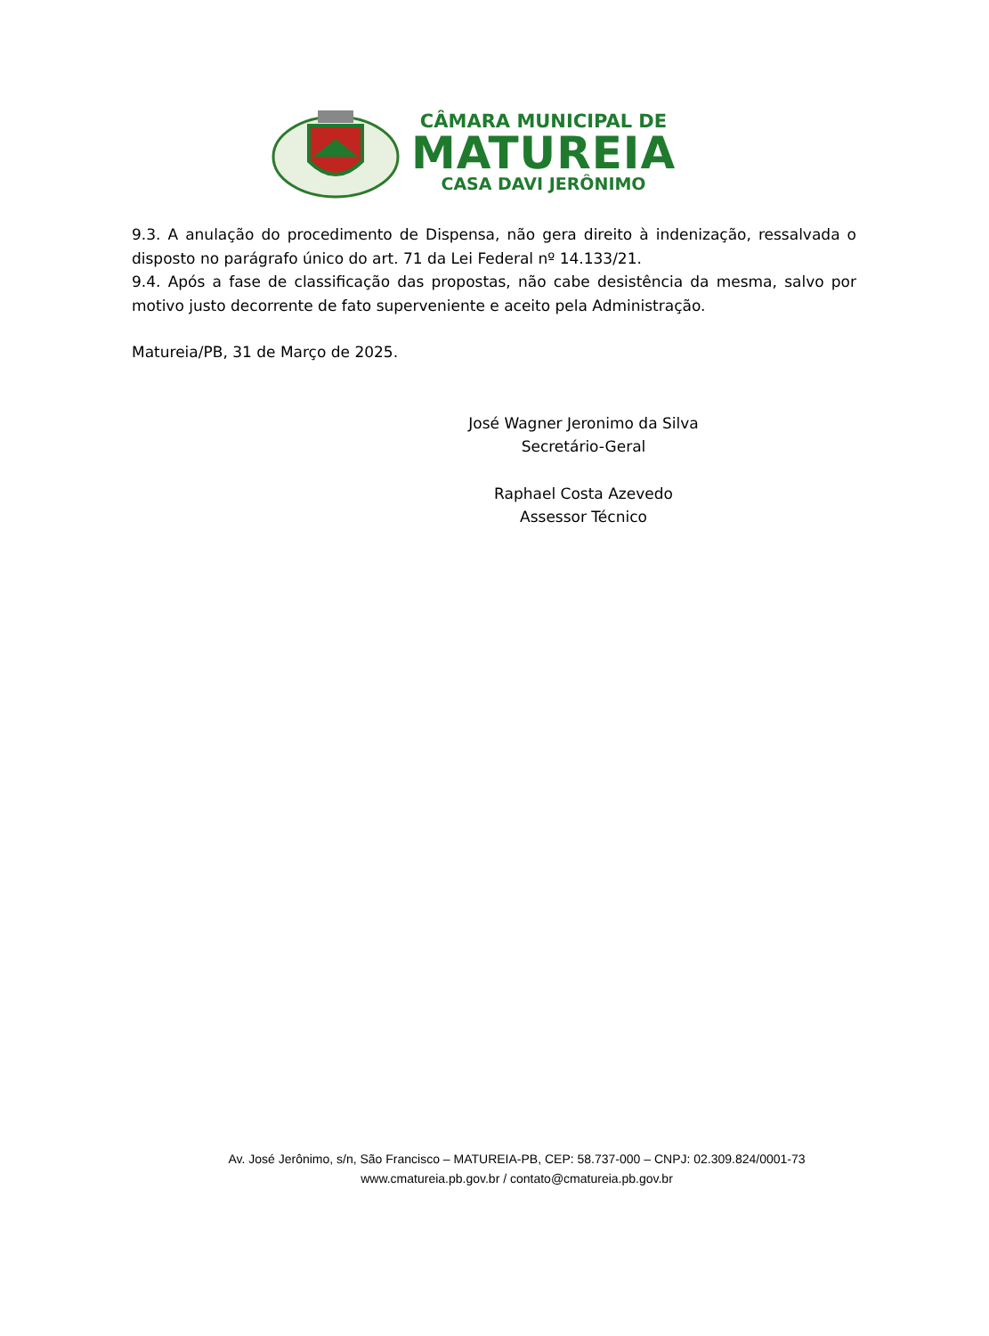CÂMARA MUNICIPAL DE
MATUREIA
CASA DAVI JERÔNIMO
9.3. A anulação do procedimento de Dispensa, não gera direito à indenização, ressalvada o disposto no parágrafo único do art. 71 da Lei Federal nº 14.133/21.
9.4. Após a fase de classificação das propostas, não cabe desistência da mesma, salvo por motivo justo decorrente de fato superveniente e aceito pela Administração.
Matureia/PB, 31 de Março de 2025.
José Wagner Jeronimo da Silva
Secretário-Geral
Raphael Costa Azevedo
Assessor Técnico
Av. José Jerônimo, s/n, São Francisco – MATUREIA-PB, CEP: 58.737-000 – CNPJ: 02.309.824/0001-73
www.cmatureia.pb.gov.br / contato@cmatureia.pb.gov.br